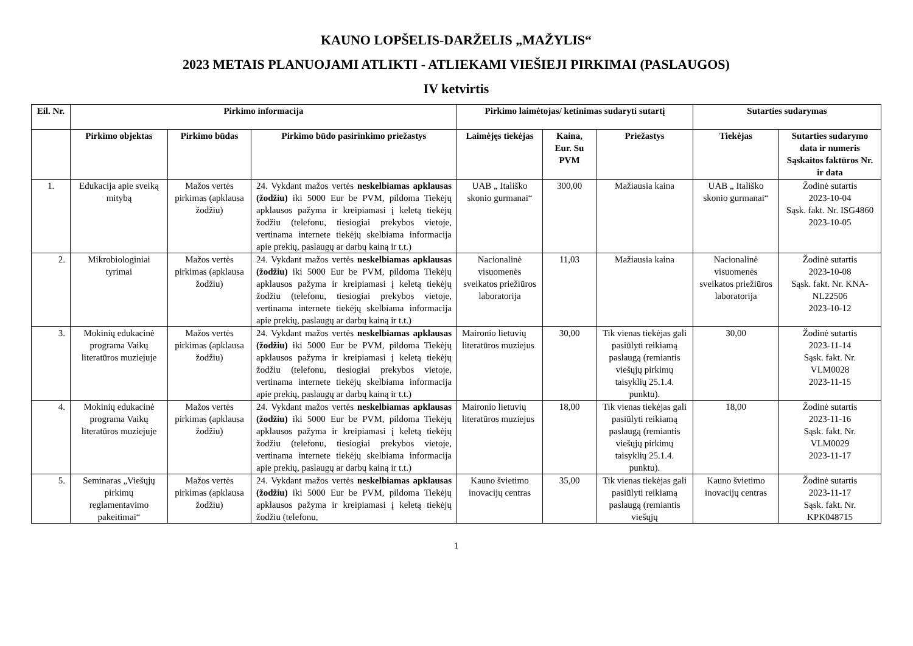KAUNO LOPŠELIS-DARŽELIS „MAŽYLIS“
2023 METAIS PLANUOJAMI ATLIKTI - ATLIEKAMI VIEŠIEJI PIRKIMAI (PASLAUGOS)
IV ketvirtis
| Eil. Nr. | Pirkimo informacija | | | Pirkimo laimėtojas/ ketinimas sudaryti sutartį | | | Sutarties sudarymas | |
| --- | --- | --- | --- | --- | --- | --- | --- | --- |
| | Pirkimo objektas | Pirkimo būdas | Pirkimo būdo pasirinkimo priežastys | Laimėjęs tiekėjas | Kaina, Eur. Su PVM | Priežastys | Tiekėjas | Sutarties sudarymo data ir numeris Sąskaitos faktūros Nr. ir data |
| 1. | Edukacija apie sveiką mitybą | Mažos vertės pirkimas (apklausa žodžiu) | 24. Vykdant mažos vertės neskelbiamas apklausas (žodžiu) iki 5000 Eur be PVM, pildoma Tiekėjų apklausos pažyma ir kreipiamasi į keletą tiekėjų žodžiu (telefonu, tiesiogiai prekybos vietoje, vertinama internete tiekėjų skelbiama informacija apie prekių, paslaugų ar darbų kainą ir t.t.) | UAB „ Itališko skonio gurmanai“ | 300,00 | Mažiausia kaina | UAB „ Itališko skonio gurmanai“ | Žodinė sutartis 2023-10-04 Sąsk. fakt. Nr. ISG4860 2023-10-05 |
| 2. | Mikrobiologiniai tyrimai | Mažos vertės pirkimas (apklausa žodžiu) | 24. Vykdant mažos vertės neskelbiamas apklausas (žodžiu) iki 5000 Eur be PVM, pildoma Tiekėjų apklausos pažyma ir kreipiamasi į keletą tiekėjų žodžiu (telefonu, tiesiogiai prekybos vietoje, vertinama internete tiekėjų skelbiama informacija apie prekių, paslaugų ar darbų kainą ir t.t.) | Nacionalinė visuomenės sveikatos priežiūros laboratorija | 11,03 | Mažiausia kaina | Nacionalinė visuomenės sveikatos priežiūros laboratorija | Žodinė sutartis 2023-10-08 Sąsk. fakt. Nr. KNA-NL22506 2023-10-12 |
| 3. | Mokinių edukacinė programa Vaikų literatūros muziejuje | Mažos vertės pirkimas (apklausa žodžiu) | 24. Vykdant mažos vertės neskelbiamas apklausas (žodžiu) iki 5000 Eur be PVM, pildoma Tiekėjų apklausos pažyma ir kreipiamasi į keletą tiekėjų žodžiu (telefonu, tiesiogiai prekybos vietoje, vertinama internete tiekėjų skelbiama informacija apie prekių, paslaugų ar darbų kainą ir t.t.) | Maironio lietuvių literatūros muziejus | 30,00 | Tik vienas tiekėjas gali pasiūlyti reikiamą paslaugą (remiantis viešųjų pirkimų taisyklių 25.1.4. punktu). | 30,00 | Žodinė sutartis 2023-11-14 Sąsk. fakt. Nr. VLM0028 2023-11-15 |
| 4. | Mokinių edukacinė programa Vaikų literatūros muziejuje | Mažos vertės pirkimas (apklausa žodžiu) | 24. Vykdant mažos vertės neskelbiamas apklausas (žodžiu) iki 5000 Eur be PVM, pildoma Tiekėjų apklausos pažyma ir kreipiamasi į keletą tiekėjų žodžiu (telefonu, tiesiogiai prekybos vietoje, vertinama internete tiekėjų skelbiama informacija apie prekių, paslaugų ar darbų kainą ir t.t.) | Maironio lietuvių literatūros muziejus | 18,00 | Tik vienas tiekėjas gali pasiūlyti reikiamą paslaugą (remiantis viešųjų pirkimų taisyklių 25.1.4. punktu). | 18,00 | Žodinė sutartis 2023-11-16 Sąsk. fakt. Nr. VLM0029 2023-11-17 |
| 5. | Seminaras „Viešųjų pirkimų reglamentavimo pakeitimai“ | Mažos vertės pirkimas (apklausa žodžiu) | 24. Vykdant mažos vertės neskelbiamas apklausas (žodžiu) iki 5000 Eur be PVM, pildoma Tiekėjų apklausos pažyma ir kreipiamasi į keletą tiekėjų žodžiu (telefonu, | Kauno švietimo inovacijų centras | 35,00 | Tik vienas tiekėjas gali pasiūlyti reikiamą paslaugą (remiantis viešųjų | Kauno švietimo inovacijų centras | Žodinė sutartis 2023-11-17 Sąsk. fakt. Nr. KPK048715 |
1